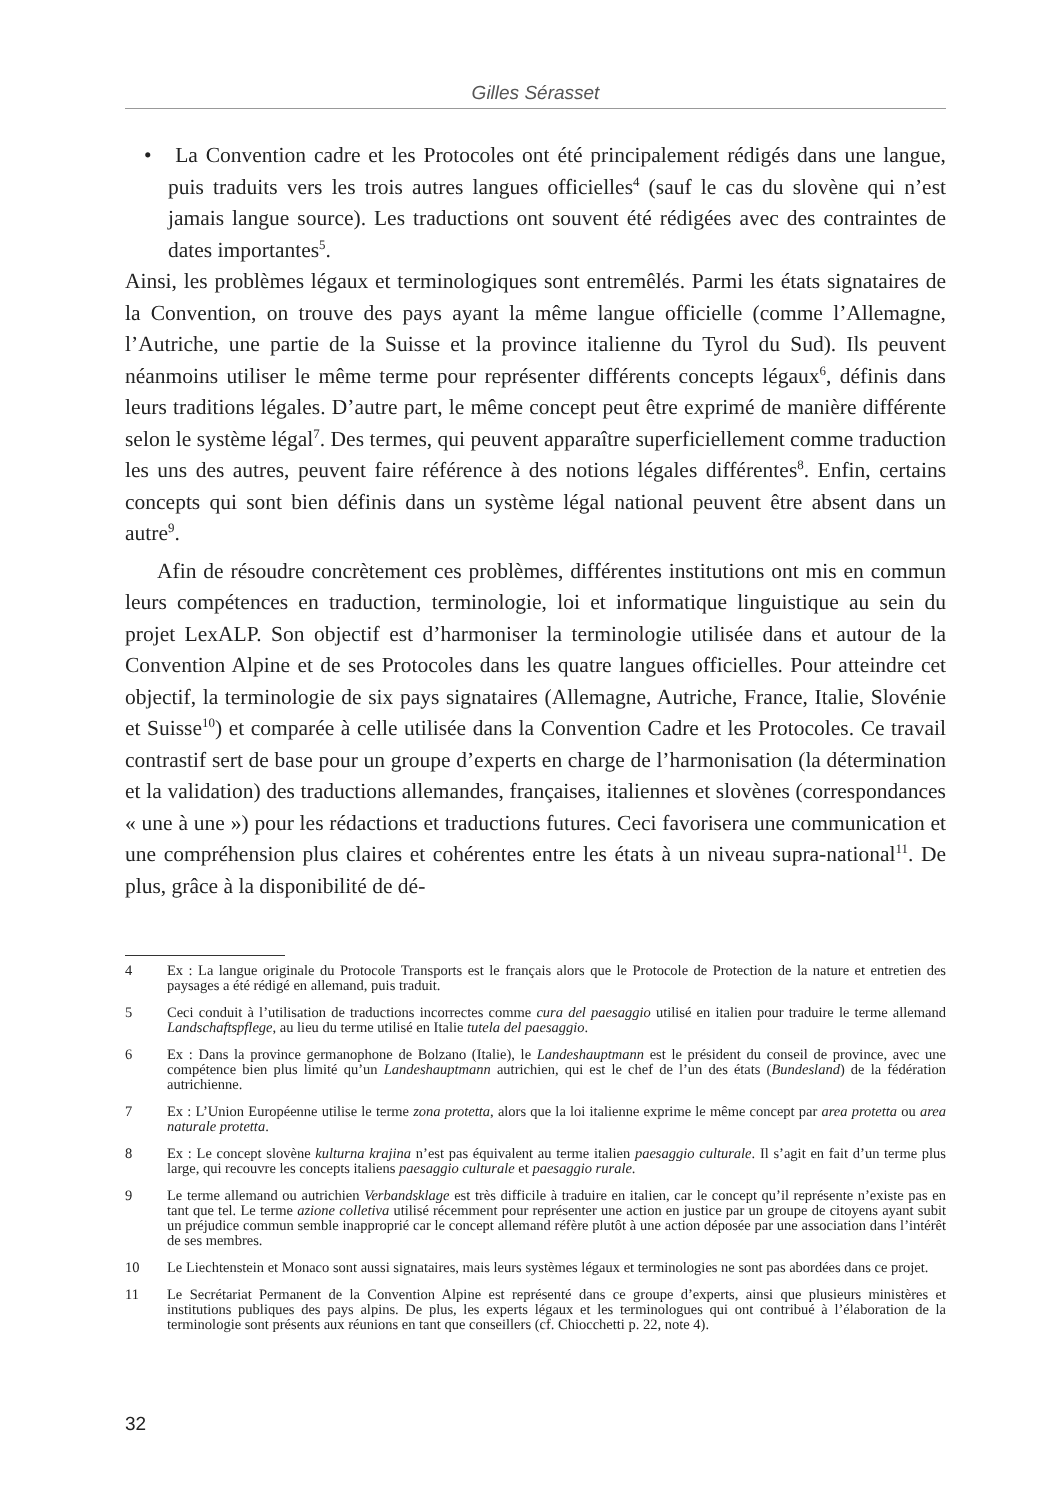Gilles Sérasset
• La Convention cadre et les Protocoles ont été principalement rédigés dans une langue, puis traduits vers les trois autres langues officielles<sup>4</sup> (sauf le cas du slovène qui n’est jamais langue source). Les traductions ont souvent été rédigées avec des contraintes de dates importantes<sup>5</sup>.
Ainsi, les problèmes légaux et terminologiques sont entremêlés. Parmi les états signataires de la Convention, on trouve des pays ayant la même langue officielle (comme l’Allemagne, l’Autriche, une partie de la Suisse et la province italienne du Tyrol du Sud). Ils peuvent néanmoins utiliser le même terme pour représenter différents concepts légaux<sup>6</sup>, définis dans leurs traditions légales. D’autre part, le même concept peut être exprimé de manière différente selon le système légal<sup>7</sup>. Des termes, qui peuvent apparaître superficiellement comme traduction les uns des autres, peuvent faire référence à des notions légales différentes<sup>8</sup>. Enfin, certains concepts qui sont bien définis dans un système légal national peuvent être absent dans un autre<sup>9</sup>.
Afin de résoudre concrètement ces problèmes, différentes institutions ont mis en commun leurs compétences en traduction, terminologie, loi et informatique linguistique au sein du projet LexALP. Son objectif est d’harmoniser la terminologie utilisée dans et autour de la Convention Alpine et de ses Protocoles dans les quatre langues officielles. Pour atteindre cet objectif, la terminologie de six pays signataires (Allemagne, Autriche, France, Italie, Slovénie et Suisse<sup>10</sup>) et comparée à celle utilisée dans la Convention Cadre et les Protocoles. Ce travail contrastif sert de base pour un groupe d’experts en charge de l’harmonisation (la détermination et la validation) des traductions allemandes, françaises, italiennes et slovènes (correspondances « une à une ») pour les rédactions et traductions futures. Ceci favorisera une communication et une compréhension plus claires et cohérentes entre les états à un niveau supra-national<sup>11</sup>. De plus, grâce à la disponibilité de dé-
4 Ex : La langue originale du Protocole Transports est le français alors que le Protocole de Protection de la nature et entretien des paysages a été rédigé en allemand, puis traduit.
5 Ceci conduit à l’utilisation de traductions incorrectes comme cura del paesaggio utilisé en italien pour traduire le terme allemand Landschaftspflege, au lieu du terme utilisé en Italie tutela del paesaggio.
6 Ex : Dans la province germanophone de Bolzano (Italie), le Landeshauptmann est le président du conseil de province, avec une compétence bien plus limité qu’un Landeshauptmann autrichien, qui est le chef de l’un des états (Bundesland) de la fédération autrichienne.
7 Ex : L’Union Européenne utilise le terme zona protetta, alors que la loi italienne exprime le même concept par area protetta ou area naturale protetta.
8 Ex : Le concept slovène kulturna krajina n’est pas équivalent au terme italien paesaggio culturale. Il s’agit en fait d’un terme plus large, qui recouvre les concepts italiens paesaggio culturale et paesaggio rurale.
9 Le terme allemand ou autrichien Verbandsklage est très difficile à traduire en italien, car le concept qu’il représente n’existe pas en tant que tel. Le terme azione colletiva utilisé récemment pour représenter une action en justice par un groupe de citoyens ayant subit un préjudice commun semble inapproprié car le concept allemand réfère plutôt à une action déposée par une association dans l’intérêt de ses membres.
10 Le Liechtenstein et Monaco sont aussi signataires, mais leurs systèmes légaux et terminologies ne sont pas abordées dans ce projet.
11 Le Secrétariat Permanent de la Convention Alpine est représenté dans ce groupe d’experts, ainsi que plusieurs ministères et institutions publiques des pays alpins. De plus, les experts légaux et les terminologues qui ont contribué à l’élaboration de la terminologie sont présents aux réunions en tant que conseillers (cf. Chiocchetti p. 22, note 4).
32